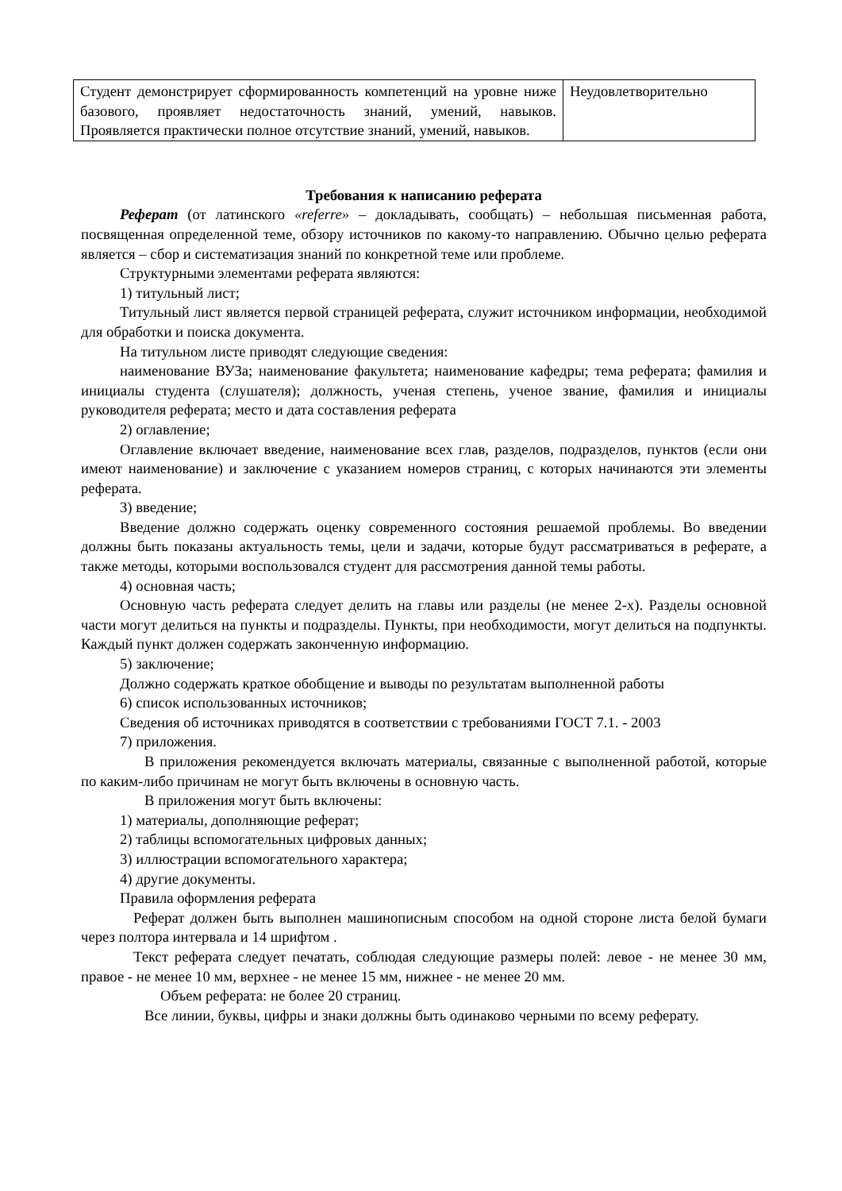| Студент демонстрирует сформированность компетенций на уровне ниже базового, проявляет недостаточность знаний, умений, навыков. Проявляется практически полное отсутствие знаний, умений, навыков. | Неудовлетворительно |
Требования к написанию реферата
Реферат (от латинского «referre» – докладывать, сообщать) – небольшая письменная работа, посвященная определенной теме, обзору источников по какому-то направлению. Обычно целью реферата является – сбор и систематизация знаний по конкретной теме или проблеме.
Структурными элементами реферата являются:
1) титульный лист;
Титульный лист является первой страницей реферата, служит источником информации, необходимой для обработки и поиска документа.
На титульном листе приводят следующие сведения:
наименование ВУЗа; наименование факультета; наименование кафедры; тема реферата; фамилия и инициалы студента (слушателя); должность, ученая степень, ученое звание, фамилия и инициалы руководителя реферата; место и дата составления реферата
2) оглавление;
Оглавление включает введение, наименование всех глав, разделов, подразделов, пунктов (если они имеют наименование) и заключение с указанием номеров страниц, с которых начинаются эти элементы реферата.
3) введение;
Введение должно содержать оценку современного состояния решаемой проблемы. Во введении должны быть показаны актуальность темы, цели и задачи, которые будут рассматриваться в реферате, а также методы, которыми воспользовался студент для рассмотрения данной темы работы.
4) основная часть;
Основную часть реферата следует делить на главы или разделы (не менее 2-х). Разделы основной части могут делиться на пункты и подразделы. Пункты, при необходимости, могут делиться на подпункты. Каждый пункт должен содержать законченную информацию.
5) заключение;
Должно содержать краткое обобщение и выводы по результатам выполненной работы
6) список использованных источников;
Сведения об источниках приводятся в соответствии с требованиями ГОСТ 7.1. - 2003
7) приложения.
В приложения рекомендуется включать материалы, связанные с выполненной работой, которые по каким-либо причинам не могут быть включены в основную часть.
В приложения могут быть включены:
1) материалы, дополняющие реферат;
2) таблицы вспомогательных цифровых данных;
3) иллюстрации вспомогательного характера;
4) другие документы.
Правила оформления реферата
Реферат должен быть выполнен машинописным способом на одной стороне листа белой бумаги через полтора интервала и 14 шрифтом .
Текст реферата следует печатать, соблюдая следующие размеры полей: левое - не менее 30 мм, правое - не менее 10 мм, верхнее - не менее 15 мм, нижнее - не менее 20 мм.
Объем реферата: не более 20 страниц.
Все линии, буквы, цифры и знаки должны быть одинаково черными по всему реферату.